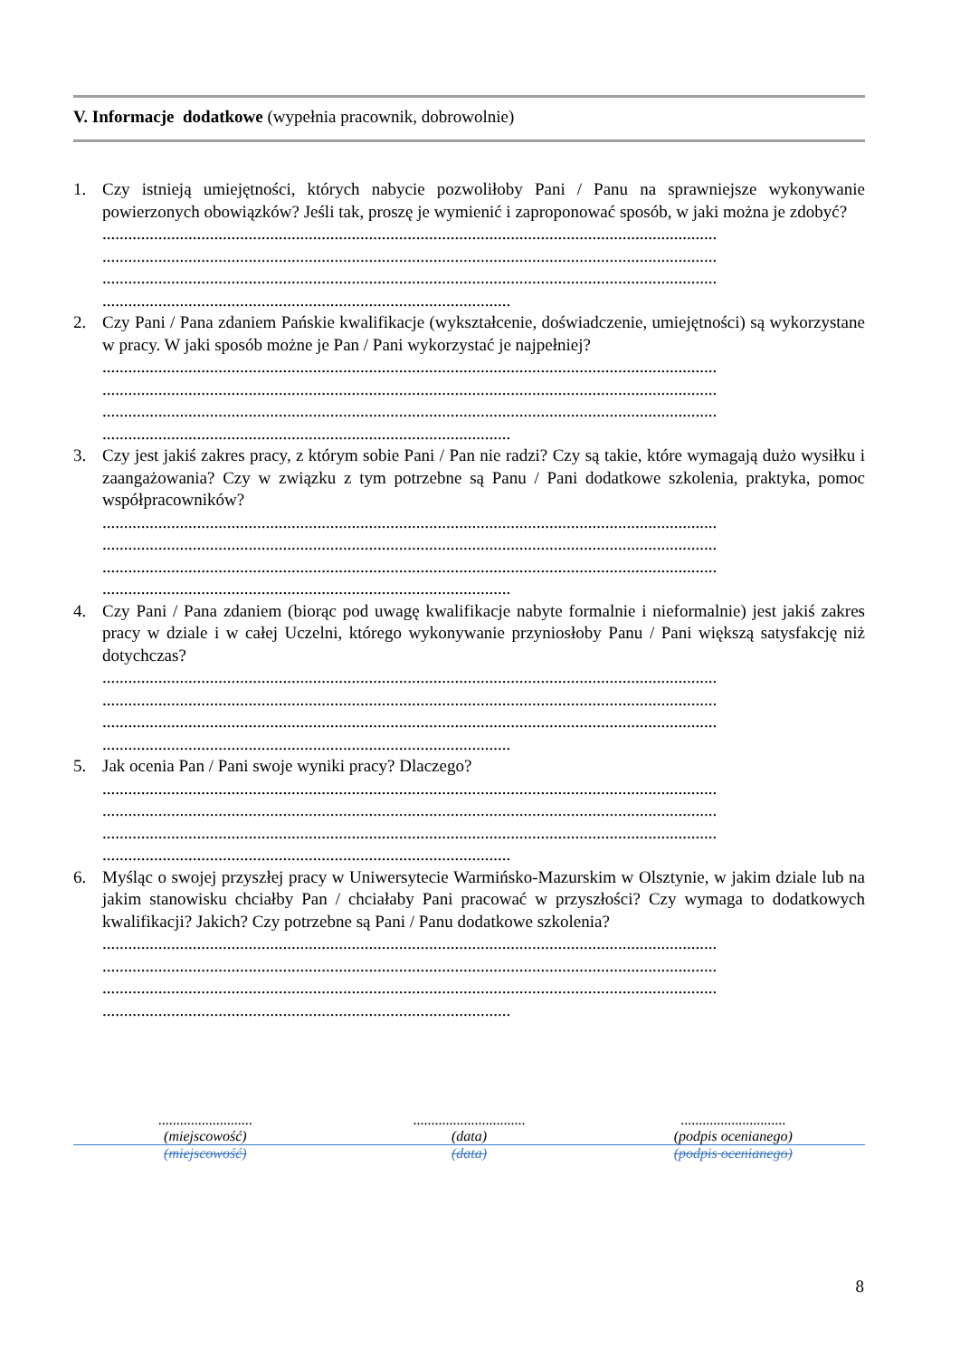V. Informacje dodatkowe (wypełnia pracownik, dobrowolnie)
1. Czy istnieją umiejętności, których nabycie pozwoliłoby Pani / Panu na sprawniejsze wykonywanie powierzonych obowiązków? Jeśli tak, proszę je wymienić i zaproponować sposób, w jaki można je zdobyć?
...............................................................................................................................................
...............................................................................................................................................
...............................................................................................................................................
...............................................................................................
2. Czy Pani / Pana zdaniem Pańskie kwalifikacje (wykształcenie, doświadczenie, umiejętności) są wykorzystane w pracy. W jaki sposób możne je Pan / Pani wykorzystać je najpełniej?
...............................................................................................................................................
...............................................................................................................................................
...............................................................................................................................................
...............................................................................................
3. Czy jest jakiś zakres pracy, z którym sobie Pani / Pan nie radzi? Czy są takie, które wymagają dużo wysiłku i zaangażowania? Czy w związku z tym potrzebne są Panu / Pani dodatkowe szkolenia, praktyka, pomoc współpracowników?
...............................................................................................................................................
...............................................................................................................................................
...............................................................................................................................................
...............................................................................................
4. Czy Pani / Pana zdaniem (biorąc pod uwagę kwalifikacje nabyte formalnie i nieformalnie) jest jakiś zakres pracy w dziale i w całej Uczelni, którego wykonywanie przyniosłoby Panu / Pani większą satysfakcję niż dotychczas?
...............................................................................................................................................
...............................................................................................................................................
...............................................................................................................................................
...............................................................................................
5. Jak ocenia Pan / Pani swoje wyniki pracy? Dlaczego?
...............................................................................................................................................
...............................................................................................................................................
...............................................................................................................................................
...............................................................................................
6. Myśląc o swojej przyszłej pracy w Uniwersytecie Warmińsko-Mazurskim w Olsztynie, w jakim dziale lub na jakim stanowisku chciałby Pan / chciałaby Pani pracować w przyszłości? Czy wymaga to dodatkowych kwalifikacji? Jakich? Czy potrzebne są Pani / Panu dodatkowe szkolenia?
...............................................................................................................................................
...............................................................................................................................................
...............................................................................................................................................
...............................................................................................
..........................
(miejscowość)
...............................
(data)
.............................
(podpis ocenianego)
(miejscowość) (data) (podpis ocenianego)
8